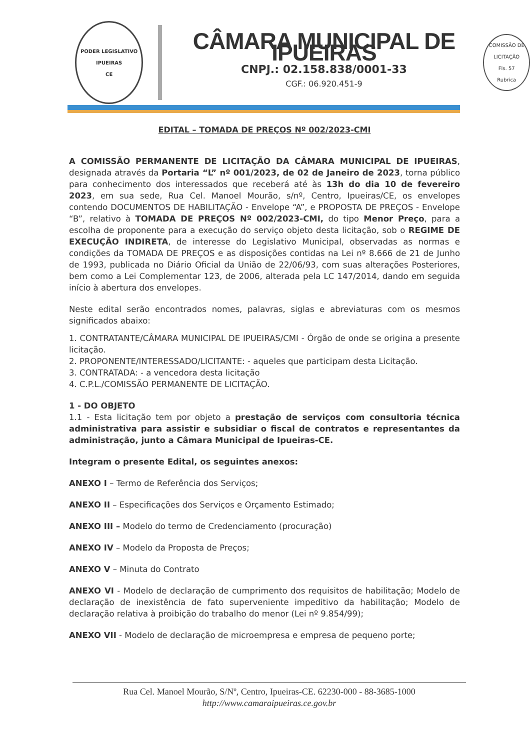PODER LEGISLATIVO
IPUEIRAS
CE
CÂMARA MUNICIPAL DE IPUEIRAS
CNPJ.: 02.158.838/0001-33
CGF.: 06.920.451-9
COMISSÃO DE LICITAÇÃO
Fls. 57
Rubrica
EDITAL – TOMADA DE PREÇOS Nº 002/2023-CMI
A COMISSÃO PERMANENTE DE LICITAÇÃO DA CÂMARA MUNICIPAL DE IPUEIRAS, designada através da Portaria “L” nº 001/2023, de 02 de Janeiro de 2023, torna público para conhecimento dos interessados que receberá até às 13h do dia 10 de fevereiro 2023, em sua sede, Rua Cel. Manoel Mourão, s/nº, Centro, Ipueiras/CE, os envelopes contendo DOCUMENTOS DE HABILITAÇÃO - Envelope “A”, e PROPOSTA DE PREÇOS - Envelope “B”, relativo à TOMADA DE PREÇOS Nº 002/2023-CMI, do tipo Menor Preço, para a escolha de proponente para a execução do serviço objeto desta licitação, sob o REGIME DE EXECUÇÃO INDIRETA, de interesse do Legislativo Municipal, observadas as normas e condições da TOMADA DE PREÇOS e as disposições contidas na Lei nº 8.666 de 21 de Junho de 1993, publicada no Diário Oficial da União de 22/06/93, com suas alterações Posteriores, bem como a Lei Complementar 123, de 2006, alterada pela LC 147/2014, dando em seguida início à abertura dos envelopes.
Neste edital serão encontrados nomes, palavras, siglas e abreviaturas com os mesmos significados abaixo:
1. CONTRATANTE/CÂMARA MUNICIPAL DE IPUEIRAS/CMI - Órgão de onde se origina a presente licitação.
2. PROPONENTE/INTERESSADO/LICITANTE: - aqueles que participam desta Licitação.
3. CONTRATADA: - a vencedora desta licitação
4. C.P.L./COMISSÃO PERMANENTE DE LICITAÇÃO.
1 - DO OBJETO
1.1 - Esta licitação tem por objeto a prestação de serviços com consultoria técnica administrativa para assistir e subsidiar o fiscal de contratos e representantes da administração, junto a Câmara Municipal de Ipueiras-CE.
Integram o presente Edital, os seguintes anexos:
ANEXO I – Termo de Referência dos Serviços;
ANEXO II – Especificações dos Serviços e Orçamento Estimado;
ANEXO III – Modelo do termo de Credenciamento (procuração)
ANEXO IV – Modelo da Proposta de Preços;
ANEXO V – Minuta do Contrato
ANEXO VI - Modelo de declaração de cumprimento dos requisitos de habilitação; Modelo de declaração de inexistência de fato superveniente impeditivo da habilitação; Modelo de declaração relativa à proibição do trabalho do menor (Lei nº 9.854/99);
ANEXO VII - Modelo de declaração de microempresa e empresa de pequeno porte;
Rua Cel. Manoel Mourão, S/Nº, Centro, Ipueiras-CE. 62230-000 - 88-3685-1000
http://www.camaraipueiras.ce.gov.br